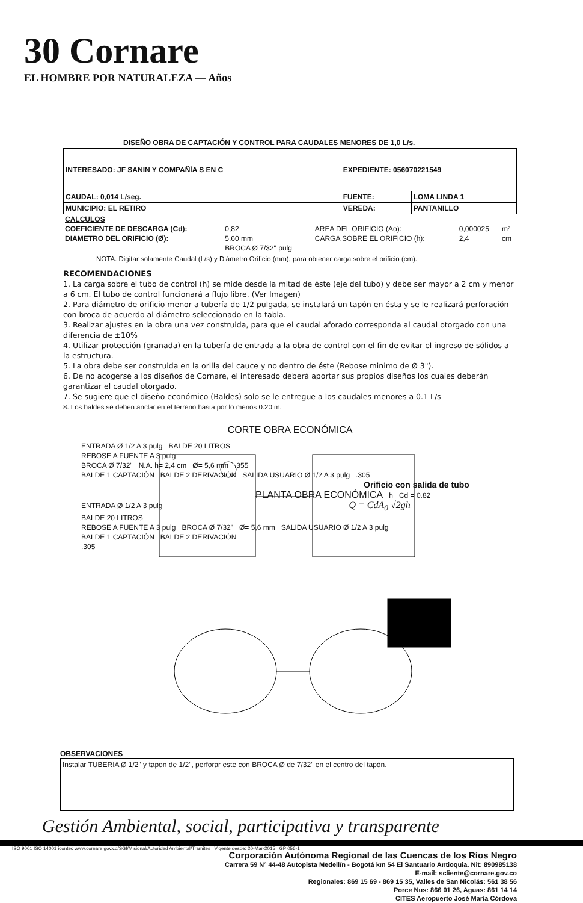30 Cornare
EL HOMBRE POR NATURALEZA — Años
DISEÑO OBRA DE CAPTACIÓN Y CONTROL PARA CAUDALES MENORES DE 1,0 L/s.
| INTERESADO: JF SANIN Y COMPAÑÍA S EN C | EXPEDIENTE: 056070221549 | |
| CAUDAL: 0,014 L/seg. | FUENTE: | LOMA LINDA 1 |
| MUNICIPIO: EL RETIRO | VEREDA: | PANTANILLO |
| CALCULOS | | | | |
| COEFICIENTE DE DESCARGA (Cd): | 0,82 | AREA DEL ORIFICIO (Ao): | 0,000025 | m² |
| DIAMETRO DEL ORIFICIO (Ø): | 5,60 mm | CARGA SOBRE EL ORIFICIO (h): | 2,4 | cm |
| | BROCA Ø 7/32" pulg | | | |
NOTA: Digitar solamente Caudal (L/s) y Diámetro Orificio (mm), para obtener carga sobre el orificio (cm).
RECOMENDACIONES
1. La carga sobre el tubo de control (h) se mide desde la mitad de éste (eje del tubo) y debe ser mayor a 2 cm y menor a 6 cm. El tubo de control funcionará a flujo libre. (Ver Imagen)
2. Para diámetro de orificio menor a tubería de 1/2 pulgada, se instalará un tapón en ésta y se le realizará perforación con broca de acuerdo al diámetro seleccionado en la tabla.
3. Realizar ajustes en la obra una vez construida, para que el caudal aforado corresponda al caudal otorgado con una diferencia de ±10%
4. Utilizar protección (granada) en la tubería de entrada a la obra de control con el fin de evitar el ingreso de sólidos a la estructura.
5. La obra debe ser construida en la orilla del cauce y no dentro de éste (Rebose minimo de Ø 3").
6. De no acogerse a los diseños de Cornare, el interesado deberá aportar sus propios diseños los cuales deberán garantizar el caudal otorgado.
7. Se sugiere que el diseño económico (Baldes) solo se le entregue a los caudales menores a 0.1 L/s
8. Los baldes se deben anclar en el terreno hasta por lo menos 0.20 m.
CORTE OBRA ECONÓMICA
ENTRADA Ø 1/2 A 3 pulg BALDE 20 LITROS
REBOSE A FUENTE A 3 pulg
BROCA Ø 7/32" N.A. h= 2,4 cm Ø= 5,6 mm .355
BALDE 1 CAPTACIÓN BALDE 2 DERIVACIÓN SALIDA USUARIO Ø 1/2 A 3 pulg .305
Orificio con salida de tubo
PLANTA OBRA ECONÓMICA h Cd = 0.82
ENTRADA Ø 1/2 A 3 pulg Q = CdA<sub>0</sub> √2gh
BALDE 20 LITROS
REBOSE A FUENTE A 3 pulg BROCA Ø 7/32" Ø= 5,6 mm SALIDA USUARIO Ø 1/2 A 3 pulg
BALDE 1 CAPTACIÓN BALDE 2 DERIVACIÓN
.305
OBSERVACIONES
Instalar TUBERIA Ø 1/2" y tapon de 1/2", perforar este con BROCA Ø de 7/32" en el centro del tapòn.
Gestión Ambiental, social, participativa y transparente
ISO 9001 ISO 14001 icontec www.cornare.gov.co/SGI/Misional/Autoridad Ambiental/Tramites Vigente desde: 20-Mar-2015 GP 056-1
Corporación Autónoma Regional de las Cuencas de los Ríos Negro
Carrera 59 Nº 44-48 Autopista Medellín - Bogotá km 54 El Santuario Antioquia. Nit: 890985138
E-mail: scliente@cornare.gov.co
Regionales: 869 15 69 - 869 15 35, Valles de San Nicolás: 561 38 56
Porce Nus: 866 01 26, Aguas: 861 14 14
CITES Aeropuerto José María Córdova